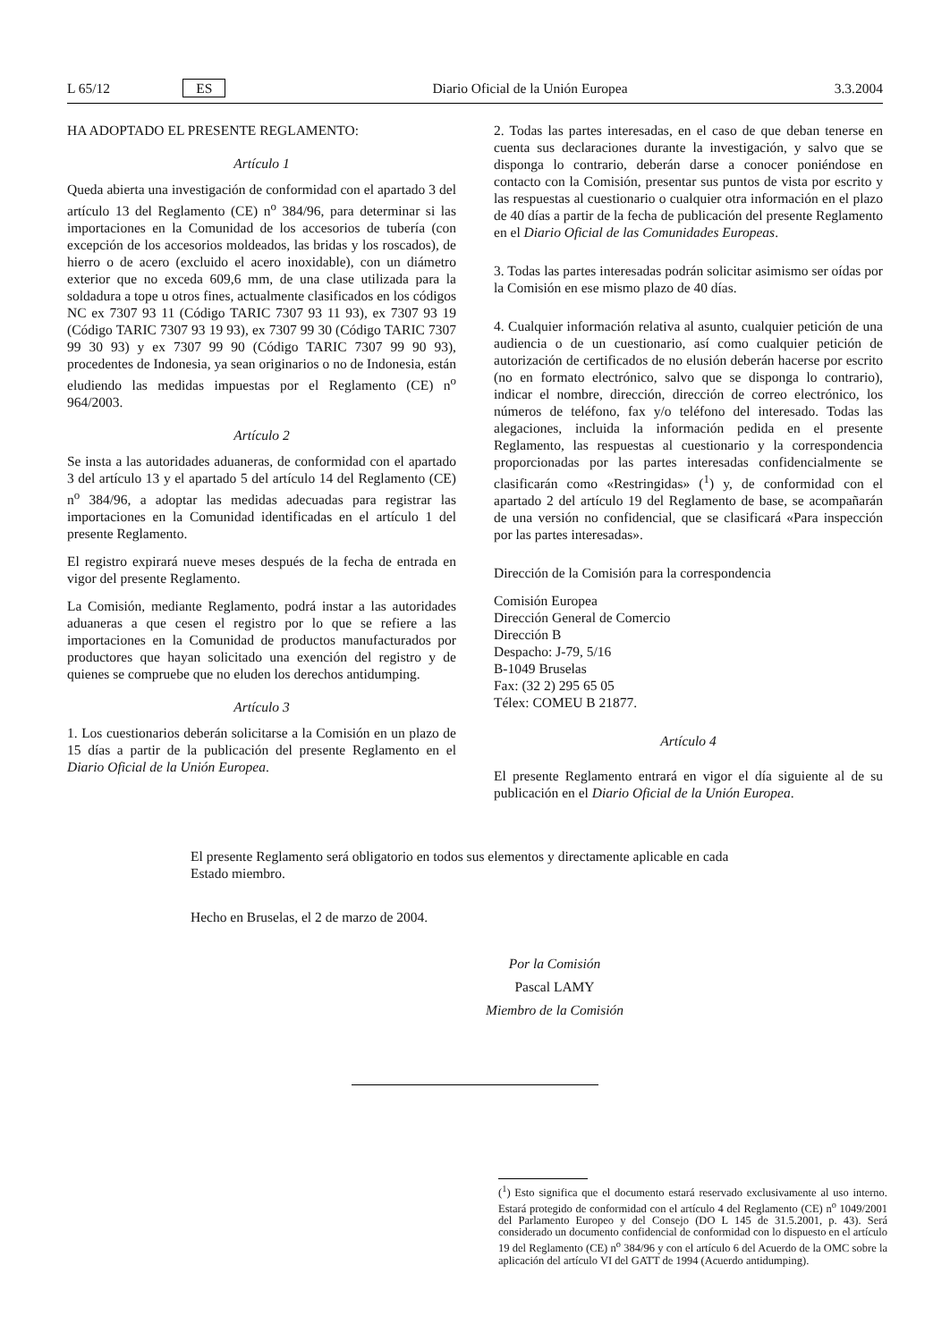L 65/12 ES Diario Oficial de la Unión Europea 3.3.2004
HA ADOPTADO EL PRESENTE REGLAMENTO:
Artículo 1
Queda abierta una investigación de conformidad con el apartado 3 del artículo 13 del Reglamento (CE) n<sup>o</sup> 384/96, para determinar si las importaciones en la Comunidad de los accesorios de tubería (con excepción de los accesorios moldeados, las bridas y los roscados), de hierro o de acero (excluido el acero inoxidable), con un diámetro exterior que no exceda 609,6 mm, de una clase utilizada para la soldadura a tope u otros fines, actualmente clasificados en los códigos NC ex 7307 93 11 (Código TARIC 7307 93 11 93), ex 7307 93 19 (Código TARIC 7307 93 19 93), ex 7307 99 30 (Código TARIC 7307 99 30 93) y ex 7307 99 90 (Código TARIC 7307 99 90 93), procedentes de Indonesia, ya sean originarios o no de Indonesia, están eludiendo las medidas impuestas por el Reglamento (CE) n<sup>o</sup> 964/2003.
Artículo 2
Se insta a las autoridades aduaneras, de conformidad con el apartado 3 del artículo 13 y el apartado 5 del artículo 14 del Reglamento (CE) n<sup>o</sup> 384/96, a adoptar las medidas adecuadas para registrar las importaciones en la Comunidad identificadas en el artículo 1 del presente Reglamento.
El registro expirará nueve meses después de la fecha de entrada en vigor del presente Reglamento.
La Comisión, mediante Reglamento, podrá instar a las autoridades aduaneras a que cesen el registro por lo que se refiere a las importaciones en la Comunidad de productos manufacturados por productores que hayan solicitado una exención del registro y de quienes se compruebe que no eluden los derechos antidumping.
Artículo 3
1. Los cuestionarios deberán solicitarse a la Comisión en un plazo de 15 días a partir de la publicación del presente Reglamento en el Diario Oficial de la Unión Europea.
2. Todas las partes interesadas, en el caso de que deban tenerse en cuenta sus declaraciones durante la investigación, y salvo que se disponga lo contrario, deberán darse a conocer poniéndose en contacto con la Comisión, presentar sus puntos de vista por escrito y las respuestas al cuestionario o cualquier otra información en el plazo de 40 días a partir de la fecha de publicación del presente Reglamento en el Diario Oficial de las Comunidades Europeas.
3. Todas las partes interesadas podrán solicitar asimismo ser oídas por la Comisión en ese mismo plazo de 40 días.
4. Cualquier información relativa al asunto, cualquier petición de una audiencia o de un cuestionario, así como cualquier petición de autorización de certificados de no elusión deberán hacerse por escrito (no en formato electrónico, salvo que se disponga lo contrario), indicar el nombre, dirección, dirección de correo electrónico, los números de teléfono, fax y/o teléfono del interesado. Todas las alegaciones, incluida la información pedida en el presente Reglamento, las respuestas al cuestionario y la correspondencia proporcionadas por las partes interesadas confidencialmente se clasificarán como «Restringidas» (<sup>1</sup>) y, de conformidad con el apartado 2 del artículo 19 del Reglamento de base, se acompañarán de una versión no confidencial, que se clasificará «Para inspección por las partes interesadas».
Dirección de la Comisión para la correspondencia
Comisión Europea
Dirección General de Comercio
Dirección B
Despacho: J-79, 5/16
B-1049 Bruselas
Fax: (32 2) 295 65 05
Télex: COMEU B 21877.
Artículo 4
El presente Reglamento entrará en vigor el día siguiente al de su publicación en el Diario Oficial de la Unión Europea.
El presente Reglamento será obligatorio en todos sus elementos y directamente aplicable en cada Estado miembro.
Hecho en Bruselas, el 2 de marzo de 2004.
Por la Comisión
Pascal LAMY
Miembro de la Comisión
(<sup>1</sup>) Esto significa que el documento estará reservado exclusivamente al uso interno. Estará protegido de conformidad con el artículo 4 del Reglamento (CE) n<sup>o</sup> 1049/2001 del Parlamento Europeo y del Consejo (DO L 145 de 31.5.2001, p. 43). Será considerado un documento confidencial de conformidad con lo dispuesto en el artículo 19 del Reglamento (CE) n<sup>o</sup> 384/96 y con el artículo 6 del Acuerdo de la OMC sobre la aplicación del artículo VI del GATT de 1994 (Acuerdo antidumping).